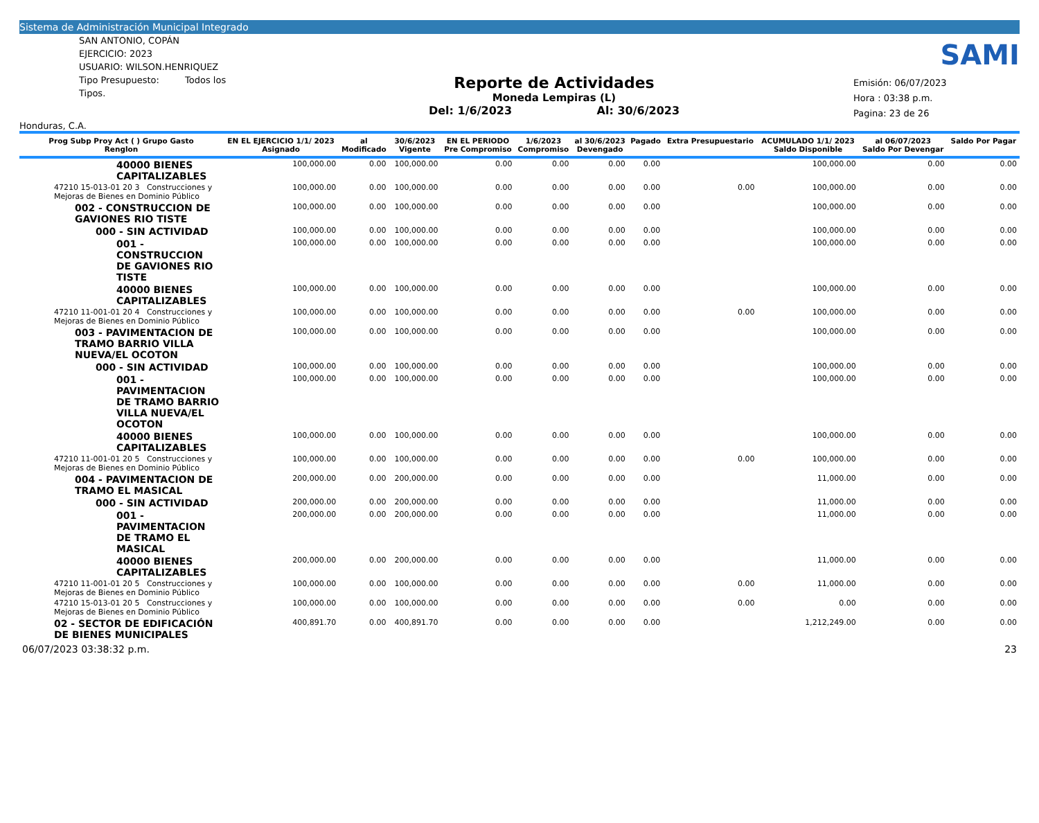Sistema de Administración Municipal Integrado
SAN ANTONIO, COPÁN
EJERCICIO: 2023
USUARIO: WILSON.HENRIQUEZ
Tipo Presupuesto: Todos los Tipos.
Honduras, C.A.
Reporte de Actividades
Moneda Lempiras (L)
Del: 1/6/2023 Al: 30/6/2023
SAMI
Emisión: 06/07/2023
Hora : 03:38 p.m.
Pagina: 23 de 26
| Prog Subp Proy Act ( ) Grupo Gasto Renglon | EN EL EJERCICIO 1/1/ 2023 Asignado | al Modificado | 30/6/2023 Vigente | EN EL PERIODO Pre Compromiso | 1/6/2023 Compromiso | al 30/6/2023 Devengado | Pagado | Extra Presupuestario | ACUMULADO 1/1/ 2023 Saldo Disponible | al 06/07/2023 Saldo Por Devengar | Saldo Por Pagar |
| --- | --- | --- | --- | --- | --- | --- | --- | --- | --- | --- | --- |
| 40000 BIENES CAPITALIZABLES | 100,000.00 | 0.00 | 100,000.00 | 0.00 | 0.00 | 0.00 | 0.00 | | 100,000.00 | 0.00 | 0.00 |
| 47210 15-013-01 20 3 Construcciones y Mejoras de Bienes en Dominio Público | 100,000.00 | 0.00 | 100,000.00 | 0.00 | 0.00 | 0.00 | 0.00 | 0.00 | 100,000.00 | 0.00 | 0.00 |
| 002 - CONSTRUCCION DE GAVIONES RIO TISTE | 100,000.00 | 0.00 | 100,000.00 | 0.00 | 0.00 | 0.00 | 0.00 | | 100,000.00 | 0.00 | 0.00 |
| 000 - SIN ACTIVIDAD | 100,000.00 | 0.00 | 100,000.00 | 0.00 | 0.00 | 0.00 | 0.00 | | 100,000.00 | 0.00 | 0.00 |
| 001 - CONSTRUCCION DE GAVIONES RIO TISTE | 100,000.00 | 0.00 | 100,000.00 | 0.00 | 0.00 | 0.00 | 0.00 | | 100,000.00 | 0.00 | 0.00 |
| 40000 BIENES CAPITALIZABLES | 100,000.00 | 0.00 | 100,000.00 | 0.00 | 0.00 | 0.00 | 0.00 | | 100,000.00 | 0.00 | 0.00 |
| 47210 11-001-01 20 4 Construcciones y Mejoras de Bienes en Dominio Público | 100,000.00 | 0.00 | 100,000.00 | 0.00 | 0.00 | 0.00 | 0.00 | 0.00 | 100,000.00 | 0.00 | 0.00 |
| 003 - PAVIMENTACION DE TRAMO BARRIO VILLA NUEVA/EL OCOTON | 100,000.00 | 0.00 | 100,000.00 | 0.00 | 0.00 | 0.00 | 0.00 | | 100,000.00 | 0.00 | 0.00 |
| 000 - SIN ACTIVIDAD | 100,000.00 | 0.00 | 100,000.00 | 0.00 | 0.00 | 0.00 | 0.00 | | 100,000.00 | 0.00 | 0.00 |
| 001 - PAVIMENTACION DE TRAMO BARRIO VILLA NUEVA/EL OCOTON | 100,000.00 | 0.00 | 100,000.00 | 0.00 | 0.00 | 0.00 | 0.00 | | 100,000.00 | 0.00 | 0.00 |
| 40000 BIENES CAPITALIZABLES | 100,000.00 | 0.00 | 100,000.00 | 0.00 | 0.00 | 0.00 | 0.00 | | 100,000.00 | 0.00 | 0.00 |
| 47210 11-001-01 20 5 Construcciones y Mejoras de Bienes en Dominio Público | 100,000.00 | 0.00 | 100,000.00 | 0.00 | 0.00 | 0.00 | 0.00 | 0.00 | 100,000.00 | 0.00 | 0.00 |
| 004 - PAVIMENTACION DE TRAMO EL MASICAL | 200,000.00 | 0.00 | 200,000.00 | 0.00 | 0.00 | 0.00 | 0.00 | | 11,000.00 | 0.00 | 0.00 |
| 000 - SIN ACTIVIDAD | 200,000.00 | 0.00 | 200,000.00 | 0.00 | 0.00 | 0.00 | 0.00 | | 11,000.00 | 0.00 | 0.00 |
| 001 - PAVIMENTACION DE TRAMO EL MASICAL | 200,000.00 | 0.00 | 200,000.00 | 0.00 | 0.00 | 0.00 | 0.00 | | 11,000.00 | 0.00 | 0.00 |
| 40000 BIENES CAPITALIZABLES | 200,000.00 | 0.00 | 200,000.00 | 0.00 | 0.00 | 0.00 | 0.00 | | 11,000.00 | 0.00 | 0.00 |
| 47210 11-001-01 20 5 Construcciones y Mejoras de Bienes en Dominio Público | 100,000.00 | 0.00 | 100,000.00 | 0.00 | 0.00 | 0.00 | 0.00 | 0.00 | 11,000.00 | 0.00 | 0.00 |
| 47210 15-013-01 20 5 Construcciones y Mejoras de Bienes en Dominio Público | 100,000.00 | 0.00 | 100,000.00 | 0.00 | 0.00 | 0.00 | 0.00 | 0.00 | 0.00 | 0.00 | 0.00 |
| 02 - SECTOR DE EDIFICACIÓN DE BIENES MUNICIPALES | 400,891.70 | 0.00 | 400,891.70 | 0.00 | 0.00 | 0.00 | 0.00 | | 1,212,249.00 | 0.00 | 0.00 |
06/07/2023 03:38:32 p.m. 23